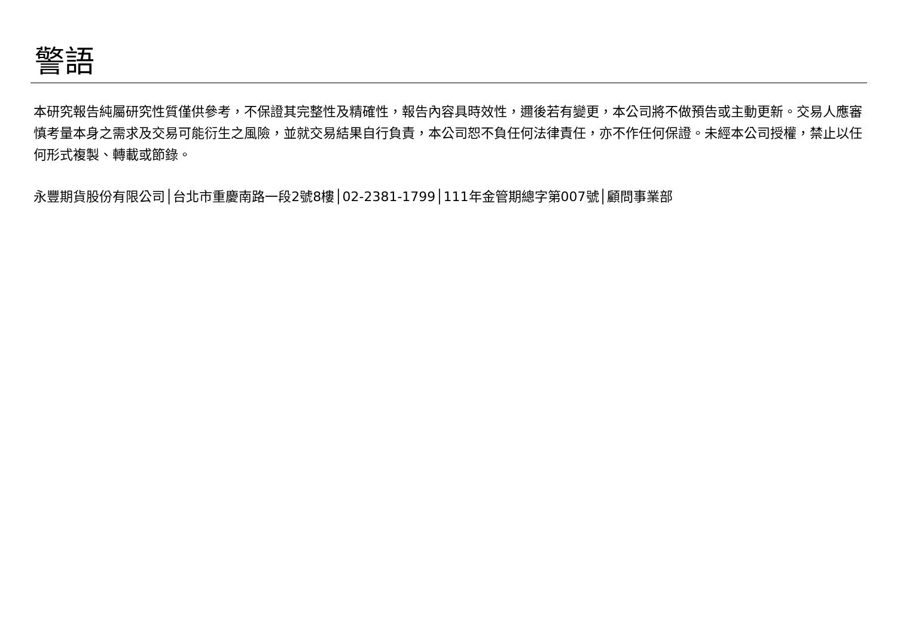警語
本研究報告純屬研究性質僅供參考，不保證其完整性及精確性，報告內容具時效性，邇後若有變更，本公司將不做預告或主動更新。交易人應審慎考量本身之需求及交易可能衍生之風險，並就交易結果自行負責，本公司恕不負任何法律責任，亦不作任何保證。未經本公司授權，禁止以任何形式複製、轉載或節錄。
永豐期貨股份有限公司│台北市重慶南路一段2號8樓│02-2381-1799│111年金管期總字第007號│顧問事業部